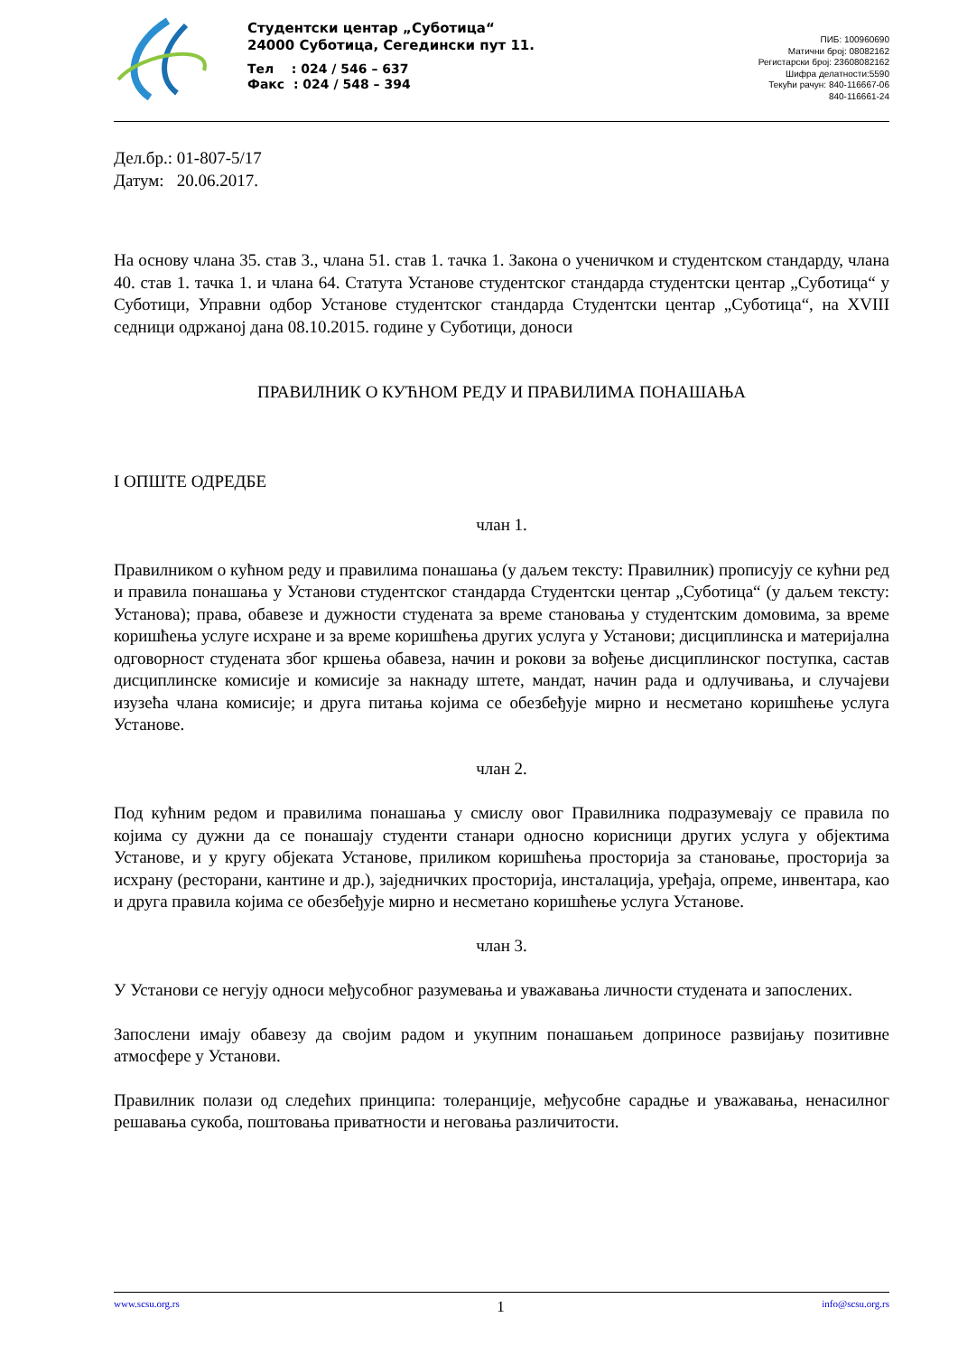Студентски центар „Суботица“
24000 Суботица, Сегедински пут 11.
Тел : 024 / 546 – 637
Факс : 024 / 548 – 394
ПИБ: 100960690
Матични број: 08082162
Регистарски број: 23608082162
Шифра делатности:5590
Текући рачун: 840-116667-06
840-116661-24
Дел.бр.: 01-807-5/17
Датум: 20.06.2017.
На основу члана 35. став 3., члана 51. став 1. тачка 1. Закона о ученичком и студентском стандарду, члана 40. став 1. тачка 1. и члана 64. Статута Установе студентског стандарда студентски центар „Суботица“ у Суботици, Управни одбор Установе студентског стандарда Студентски центар „Суботица“, на XVIII седници одржаној дана 08.10.2015. године у Суботици, доноси
ПРАВИЛНИК О КУЋНОМ РЕДУ И ПРАВИЛИМА ПОНАШАЊА
I ОПШТЕ ОДРЕДБЕ
члан 1.
Правилником о кућном реду и правилима понашања (у даљем тексту: Правилник) прописују се кућни ред и правила понашања у Установи студентског стандарда Студентски центар „Суботица“ (у даљем тексту: Установа); права, обавезе и дужности студената за време становања у студентским домовима, за време коришћења услуге исхране и за време коришћења других услуга у Установи; дисциплинска и материјална одговорност студената због кршења обавеза, начин и рокови за вођење дисциплинског поступка, састав дисциплинске комисије и комисије за накнаду штете, мандат, начин рада и одлучивања, и случајеви изузећа члана комисије; и друга питања којима се обезбеђује мирно и несметано коришћење услуга Установе.
члан 2.
Под кућним редом и правилима понашања у смислу овог Правилника подразумевају се правила по којима су дужни да се понашају студенти станари односно корисници других услуга у објектима Установе, и у кругу објеката Установе, приликом коришћења просторија за становање, просторија за исхрану (ресторани, кантине и др.), заједничких просторија, инсталација, уређаја, опреме, инвентара, као и друга правила којима се обезбеђује мирно и несметано коришћење услуга Установе.
члан 3.
У Установи се негују односи међусобног разумевања и уважавања личности студената и запослених.
Запослени имају обавезу да својим радом и укупним понашањем доприносе развијању позитивне атмосфере у Установи.
Правилник полази од следећих принципа: толеранције, међусобне сарадње и уважавања, ненасилног решавања сукоба, поштовања приватности и неговања различитости.
www.scsu.org.rs 1 info@scsu.org.rs